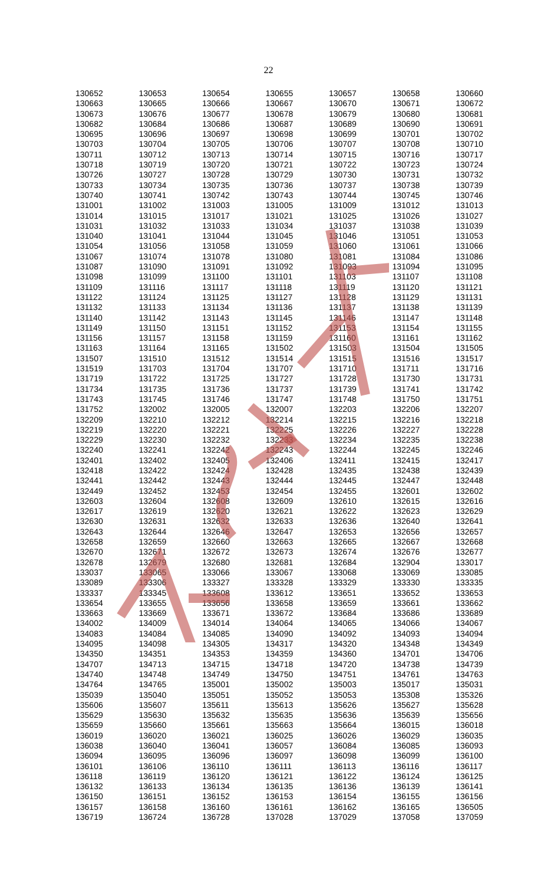22
| 130652 | 130653 | 130654 | 130655 | 130657 | 130658 | 130660 |
| 130663 | 130665 | 130666 | 130667 | 130670 | 130671 | 130672 |
| 130673 | 130676 | 130677 | 130678 | 130679 | 130680 | 130681 |
| 130682 | 130684 | 130686 | 130687 | 130689 | 130690 | 130691 |
| 130695 | 130696 | 130697 | 130698 | 130699 | 130701 | 130702 |
| 130703 | 130704 | 130705 | 130706 | 130707 | 130708 | 130710 |
| 130711 | 130712 | 130713 | 130714 | 130715 | 130716 | 130717 |
| 130718 | 130719 | 130720 | 130721 | 130722 | 130723 | 130724 |
| 130726 | 130727 | 130728 | 130729 | 130730 | 130731 | 130732 |
| 130733 | 130734 | 130735 | 130736 | 130737 | 130738 | 130739 |
| 130740 | 130741 | 130742 | 130743 | 130744 | 130745 | 130746 |
| 131001 | 131002 | 131003 | 131005 | 131009 | 131012 | 131013 |
| 131014 | 131015 | 131017 | 131021 | 131025 | 131026 | 131027 |
| 131031 | 131032 | 131033 | 131034 | 131037 | 131038 | 131039 |
| 131040 | 131041 | 131044 | 131045 | 131046 | 131051 | 131053 |
| 131054 | 131056 | 131058 | 131059 | 131060 | 131061 | 131066 |
| 131067 | 131074 | 131078 | 131080 | 131081 | 131084 | 131086 |
| 131087 | 131090 | 131091 | 131092 | 131093 | 131094 | 131095 |
| 131098 | 131099 | 131100 | 131101 | 131103 | 131107 | 131108 |
| 131109 | 131116 | 131117 | 131118 | 131119 | 131120 | 131121 |
| 131122 | 131124 | 131125 | 131127 | 131128 | 131129 | 131131 |
| 131132 | 131133 | 131134 | 131136 | 131137 | 131138 | 131139 |
| 131140 | 131142 | 131143 | 131145 | 131146 | 131147 | 131148 |
| 131149 | 131150 | 131151 | 131152 | 131153 | 131154 | 131155 |
| 131156 | 131157 | 131158 | 131159 | 131160 | 131161 | 131162 |
| 131163 | 131164 | 131165 | 131502 | 131503 | 131504 | 131505 |
| 131507 | 131510 | 131512 | 131514 | 131515 | 131516 | 131517 |
| 131519 | 131703 | 131704 | 131707 | 131710 | 131711 | 131716 |
| 131719 | 131722 | 131725 | 131727 | 131728 | 131730 | 131731 |
| 131734 | 131735 | 131736 | 131737 | 131739 | 131741 | 131742 |
| 131743 | 131745 | 131746 | 131747 | 131748 | 131750 | 131751 |
| 131752 | 132002 | 132005 | 132007 | 132203 | 132206 | 132207 |
| 132209 | 132210 | 132212 | 132214 | 132215 | 132216 | 132218 |
| 132219 | 132220 | 132221 | 132225 | 132226 | 132227 | 132228 |
| 132229 | 132230 | 132232 | 132233 | 132234 | 132235 | 132238 |
| 132240 | 132241 | 132242 | 132243 | 132244 | 132245 | 132246 |
| 132401 | 132402 | 132405 | 132406 | 132411 | 132415 | 132417 |
| 132418 | 132422 | 132424 | 132428 | 132435 | 132438 | 132439 |
| 132441 | 132442 | 132443 | 132444 | 132445 | 132447 | 132448 |
| 132449 | 132452 | 132453 | 132454 | 132455 | 132601 | 132602 |
| 132603 | 132604 | 132608 | 132609 | 132610 | 132615 | 132616 |
| 132617 | 132619 | 132620 | 132621 | 132622 | 132623 | 132629 |
| 132630 | 132631 | 132632 | 132633 | 132636 | 132640 | 132641 |
| 132643 | 132644 | 132646 | 132647 | 132653 | 132656 | 132657 |
| 132658 | 132659 | 132660 | 132663 | 132665 | 132667 | 132668 |
| 132670 | 132671 | 132672 | 132673 | 132674 | 132676 | 132677 |
| 132678 | 132679 | 132680 | 132681 | 132684 | 132904 | 133017 |
| 133037 | 133065 | 133066 | 133067 | 133068 | 133069 | 133085 |
| 133089 | 133306 | 133327 | 133328 | 133329 | 133330 | 133335 |
| 133337 | 133345 | 133608 | 133612 | 133651 | 133652 | 133653 |
| 133654 | 133655 | 133656 | 133658 | 133659 | 133661 | 133662 |
| 133663 | 133669 | 133671 | 133672 | 133684 | 133686 | 133689 |
| 134002 | 134009 | 134014 | 134064 | 134065 | 134066 | 134067 |
| 134083 | 134084 | 134085 | 134090 | 134092 | 134093 | 134094 |
| 134095 | 134098 | 134305 | 134317 | 134320 | 134348 | 134349 |
| 134350 | 134351 | 134353 | 134359 | 134360 | 134701 | 134706 |
| 134707 | 134713 | 134715 | 134718 | 134720 | 134738 | 134739 |
| 134740 | 134748 | 134749 | 134750 | 134751 | 134761 | 134763 |
| 134764 | 134765 | 135001 | 135002 | 135003 | 135017 | 135031 |
| 135039 | 135040 | 135051 | 135052 | 135053 | 135308 | 135326 |
| 135606 | 135607 | 135611 | 135613 | 135626 | 135627 | 135628 |
| 135629 | 135630 | 135632 | 135635 | 135636 | 135639 | 135656 |
| 135659 | 135660 | 135661 | 135663 | 135664 | 136015 | 136018 |
| 136019 | 136020 | 136021 | 136025 | 136026 | 136029 | 136035 |
| 136038 | 136040 | 136041 | 136057 | 136084 | 136085 | 136093 |
| 136094 | 136095 | 136096 | 136097 | 136098 | 136099 | 136100 |
| 136101 | 136106 | 136110 | 136111 | 136113 | 136116 | 136117 |
| 136118 | 136119 | 136120 | 136121 | 136122 | 136124 | 136125 |
| 136132 | 136133 | 136134 | 136135 | 136136 | 136139 | 136141 |
| 136150 | 136151 | 136152 | 136153 | 136154 | 136155 | 136156 |
| 136157 | 136158 | 136160 | 136161 | 136162 | 136165 | 136505 |
| 136719 | 136724 | 136728 | 137028 | 137029 | 137058 | 137059 |